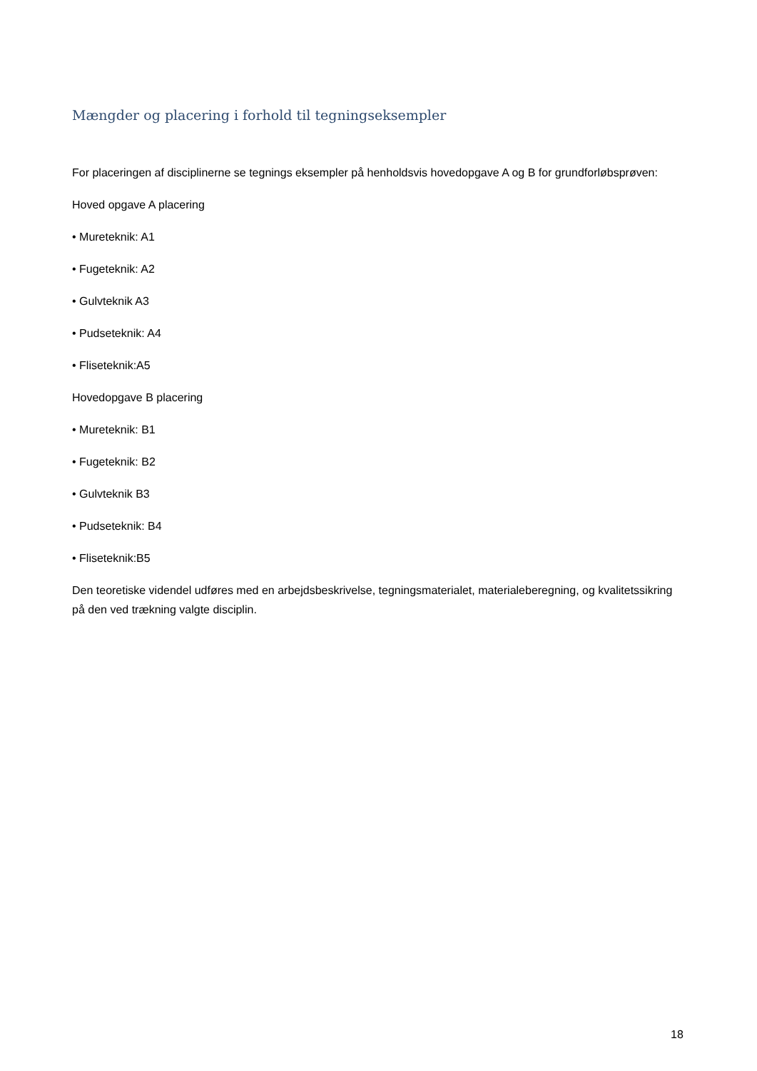Mængder og placering i forhold til tegningseksempler
For placeringen af disciplinerne se tegnings eksempler på henholdsvis hovedopgave A og B for grundforløbsprøven:
Hoved opgave A placering
• Mureteknik: A1
• Fugeteknik: A2
• Gulvteknik A3
• Pudseteknik: A4
• Fliseteknik:A5
Hovedopgave B placering
• Mureteknik: B1
• Fugeteknik: B2
• Gulvteknik B3
• Pudseteknik: B4
• Fliseteknik:B5
Den teoretiske videndel udføres med en arbejdsbeskrivelse, tegningsmaterialet, materialeberegning, og kvalitetssikring på den ved trækning valgte disciplin.
18